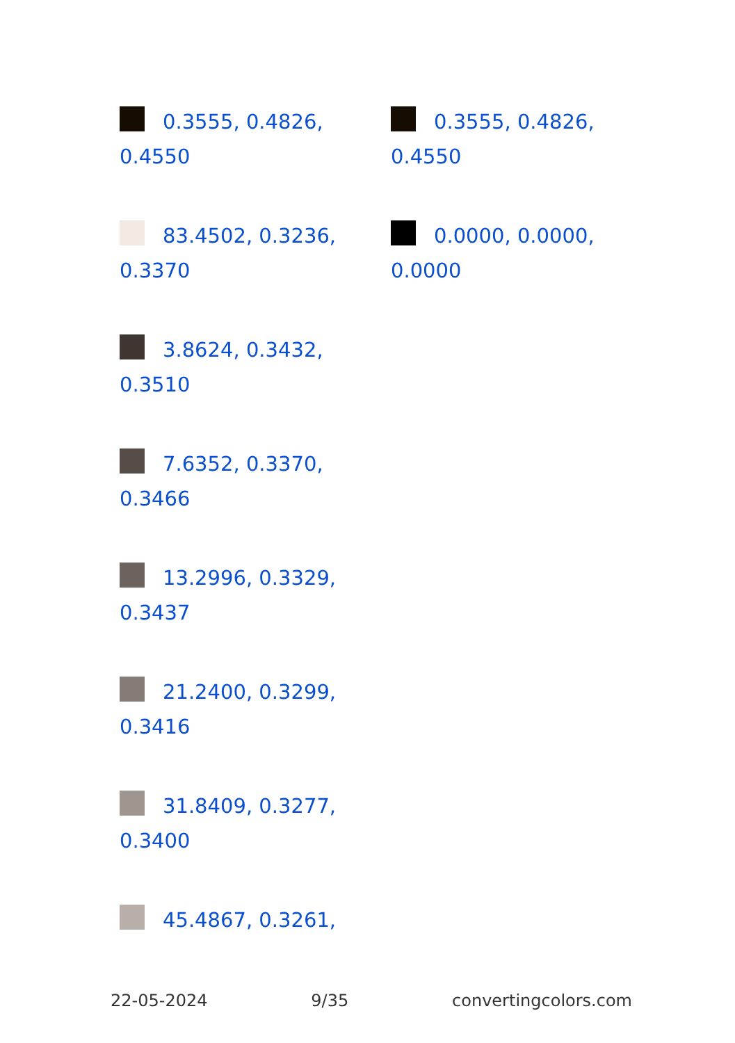0.3555, 0.4826, 0.4550
83.4502, 0.3236, 0.3370
3.8624, 0.3432, 0.3510
7.6352, 0.3370, 0.3466
13.2996, 0.3329, 0.3437
21.2400, 0.3299, 0.3416
31.8409, 0.3277, 0.3400
45.4867, 0.3261,
0.3555, 0.4826, 0.4550
0.0000, 0.0000, 0.0000
22-05-2024 9/35 convertingcolors.com